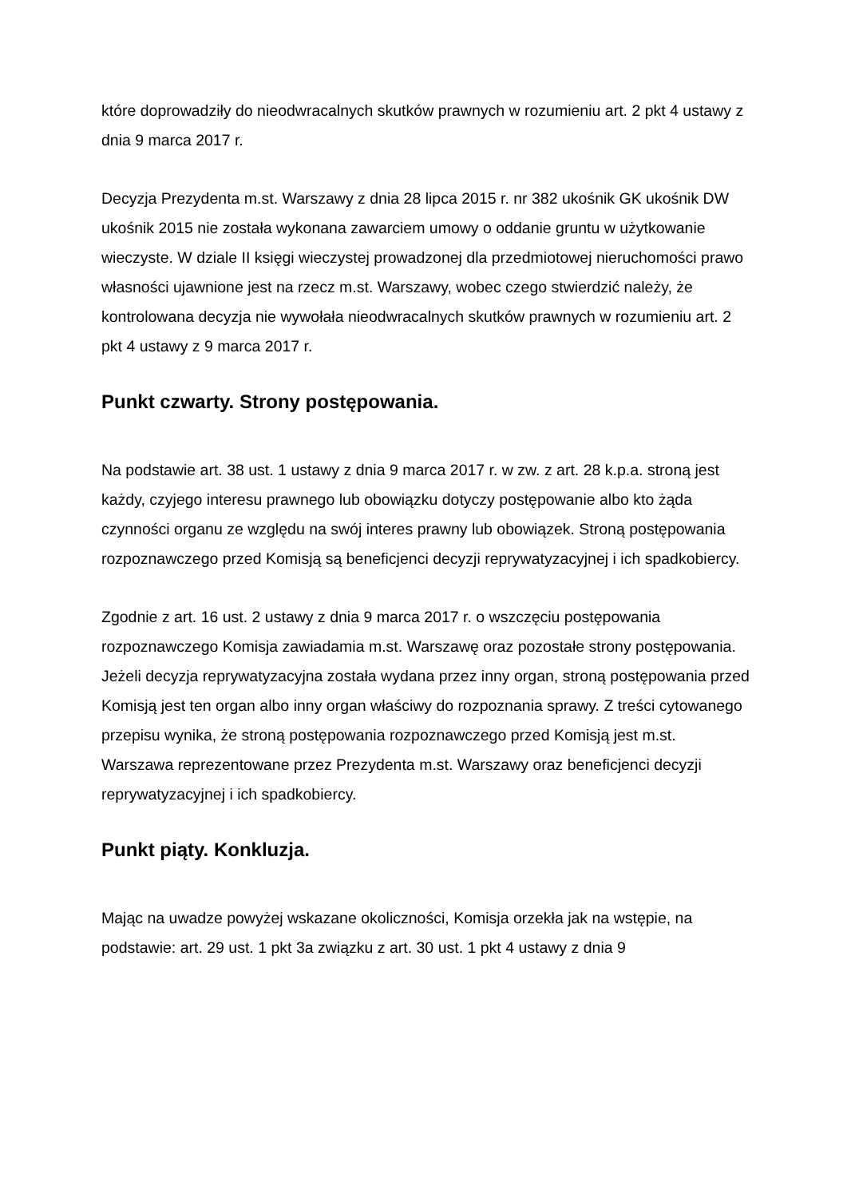które doprowadziły do nieodwracalnych skutków prawnych w rozumieniu art. 2 pkt 4 ustawy z dnia 9 marca 2017 r.
Decyzja Prezydenta m.st. Warszawy z dnia 28 lipca 2015 r. nr 382 ukośnik GK ukośnik DW ukośnik 2015 nie została wykonana zawarciem umowy o oddanie gruntu w użytkowanie wieczyste. W dziale II księgi wieczystej prowadzonej dla przedmiotowej nieruchomości prawo własności ujawnione jest na rzecz m.st. Warszawy, wobec czego stwierdzić należy, że kontrolowana decyzja nie wywołała nieodwracalnych skutków prawnych w rozumieniu art. 2 pkt 4 ustawy z 9 marca 2017 r.
Punkt czwarty. Strony postępowania.
Na podstawie art. 38 ust. 1 ustawy z dnia 9 marca 2017 r. w zw. z art. 28 k.p.a. stroną jest każdy, czyjego interesu prawnego lub obowiązku dotyczy postępowanie albo kto żąda czynności organu ze względu na swój interes prawny lub obowiązek. Stroną postępowania rozpoznawczego przed Komisją są beneficjenci decyzji reprywatyzacyjnej i ich spadkobiercy.
Zgodnie z art. 16 ust. 2 ustawy z dnia 9 marca 2017 r. o wszczęciu postępowania rozpoznawczego Komisja zawiadamia m.st. Warszawę oraz pozostałe strony postępowania. Jeżeli decyzja reprywatyzacyjna została wydana przez inny organ, stroną postępowania przed Komisją jest ten organ albo inny organ właściwy do rozpoznania sprawy. Z treści cytowanego przepisu wynika, że stroną postępowania rozpoznawczego przed Komisją jest m.st. Warszawa reprezentowane przez Prezydenta m.st. Warszawy oraz beneficjenci decyzji reprywatyzacyjnej i ich spadkobiercy.
Punkt piąty. Konkluzja.
Mając na uwadze powyżej wskazane okoliczności, Komisja orzekła jak na wstępie, na podstawie: art. 29 ust. 1 pkt 3a związku z art. 30 ust. 1 pkt 4 ustawy z dnia 9